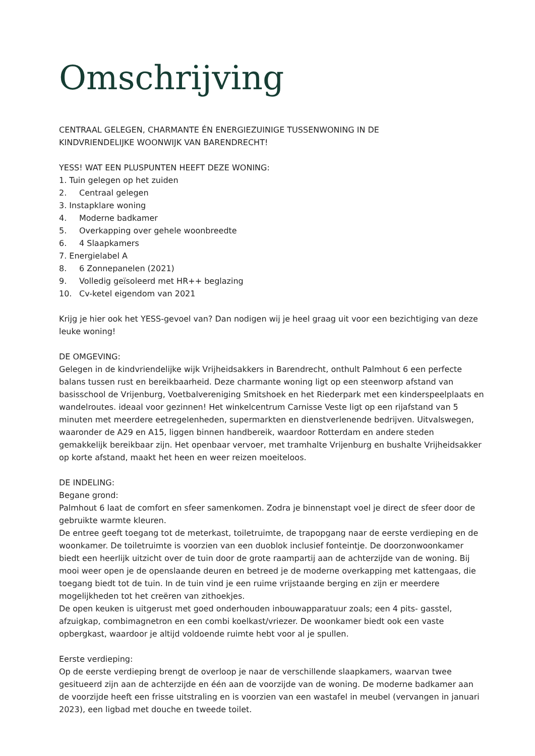Omschrijving
CENTRAAL GELEGEN, CHARMANTE ÉN ENERGIEZUINIGE TUSSENWONING IN DE
KINDVRIENDELIJKE WOONWIJK VAN BARENDRECHT!
YESS! WAT EEN PLUSPUNTEN HEEFT DEZE WONING:
1. Tuin gelegen op het zuiden
2. Centraal gelegen
3. Instapklare woning
4. Moderne badkamer
5. Overkapping over gehele woonbreedte
6. 4 Slaapkamers
7. Energielabel A
8. 6 Zonnepanelen (2021)
9. Volledig geïsoleerd met HR++ beglazing
10. Cv-ketel eigendom van 2021
Krijg je hier ook het YESS-gevoel van? Dan nodigen wij je heel graag uit voor een bezichtiging van deze leuke woning!
DE OMGEVING:
Gelegen in de kindvriendelijke wijk Vrijheidsakkers in Barendrecht, onthult Palmhout 6 een perfecte balans tussen rust en bereikbaarheid. Deze charmante woning ligt op een steenworp afstand van basisschool de Vrijenburg, Voetbalvereniging Smitshoek en het Riederpark met een kinderspeelplaats en wandelroutes. ideaal voor gezinnen! Het winkelcentrum Carnisse Veste ligt op een rijafstand van 5 minuten met meerdere eetregelenheden, supermarkten en dienstverlenende bedrijven. Uitvalswegen, waaronder de A29 en A15, liggen binnen handbereik, waardoor Rotterdam en andere steden gemakkelijk bereikbaar zijn. Het openbaar vervoer, met tramhalte Vrijenburg en bushalte Vrijheidsakker op korte afstand, maakt het heen en weer reizen moeiteloos.
DE INDELING:
Begane grond:
Palmhout 6 laat de comfort en sfeer samenkomen. Zodra je binnenstapt voel je direct de sfeer door de gebruikte warmte kleuren.
De entree geeft toegang tot de meterkast, toiletruimte, de trapopgang naar de eerste verdieping en de woonkamer. De toiletruimte is voorzien van een duoblok inclusief fonteintje. De doorzonwoonkamer biedt een heerlijk uitzicht over de tuin door de grote raampartij aan de achterzijde van de woning. Bij mooi weer open je de openslaande deuren en betreed je de moderne overkapping met kattengaas, die toegang biedt tot de tuin. In de tuin vind je een ruime vrijstaande berging en zijn er meerdere mogelijkheden tot het creëren van zithoekjes.
De open keuken is uitgerust met goed onderhouden inbouwapparatuur zoals; een 4 pits- gasstel, afzuigkap, combimagnetron en een combi koelkast/vriezer. De woonkamer biedt ook een vaste opbergkast, waardoor je altijd voldoende ruimte hebt voor al je spullen.
Eerste verdieping:
Op de eerste verdieping brengt de overloop je naar de verschillende slaapkamers, waarvan twee gesitueerd zijn aan de achterzijde en één aan de voorzijde van de woning. De moderne badkamer aan de voorzijde heeft een frisse uitstraling en is voorzien van een wastafel in meubel (vervangen in januari 2023), een ligbad met douche en tweede toilet.